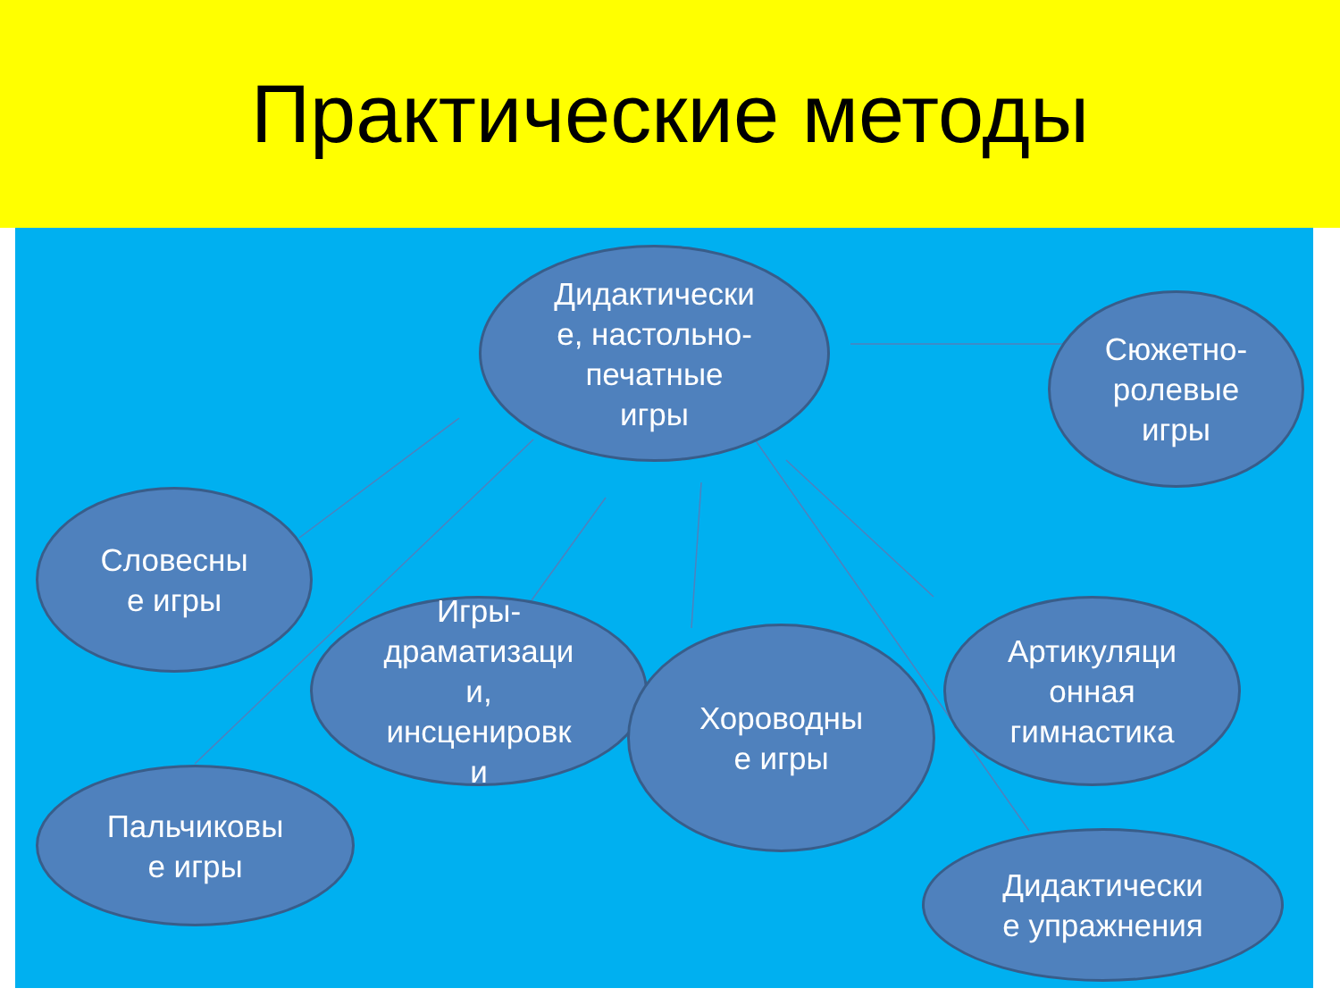Практические методы
Дидактически
е, настольно-
печатные
игры
Сюжетно-
ролевые
игры
Словесны
е игры
Игры-
драматизаци
и,
инсценировк
и
Хороводны
е игры
Артикуляци
онная
гимнастика
Пальчиковы
е игры
Дидактически
е упражнения